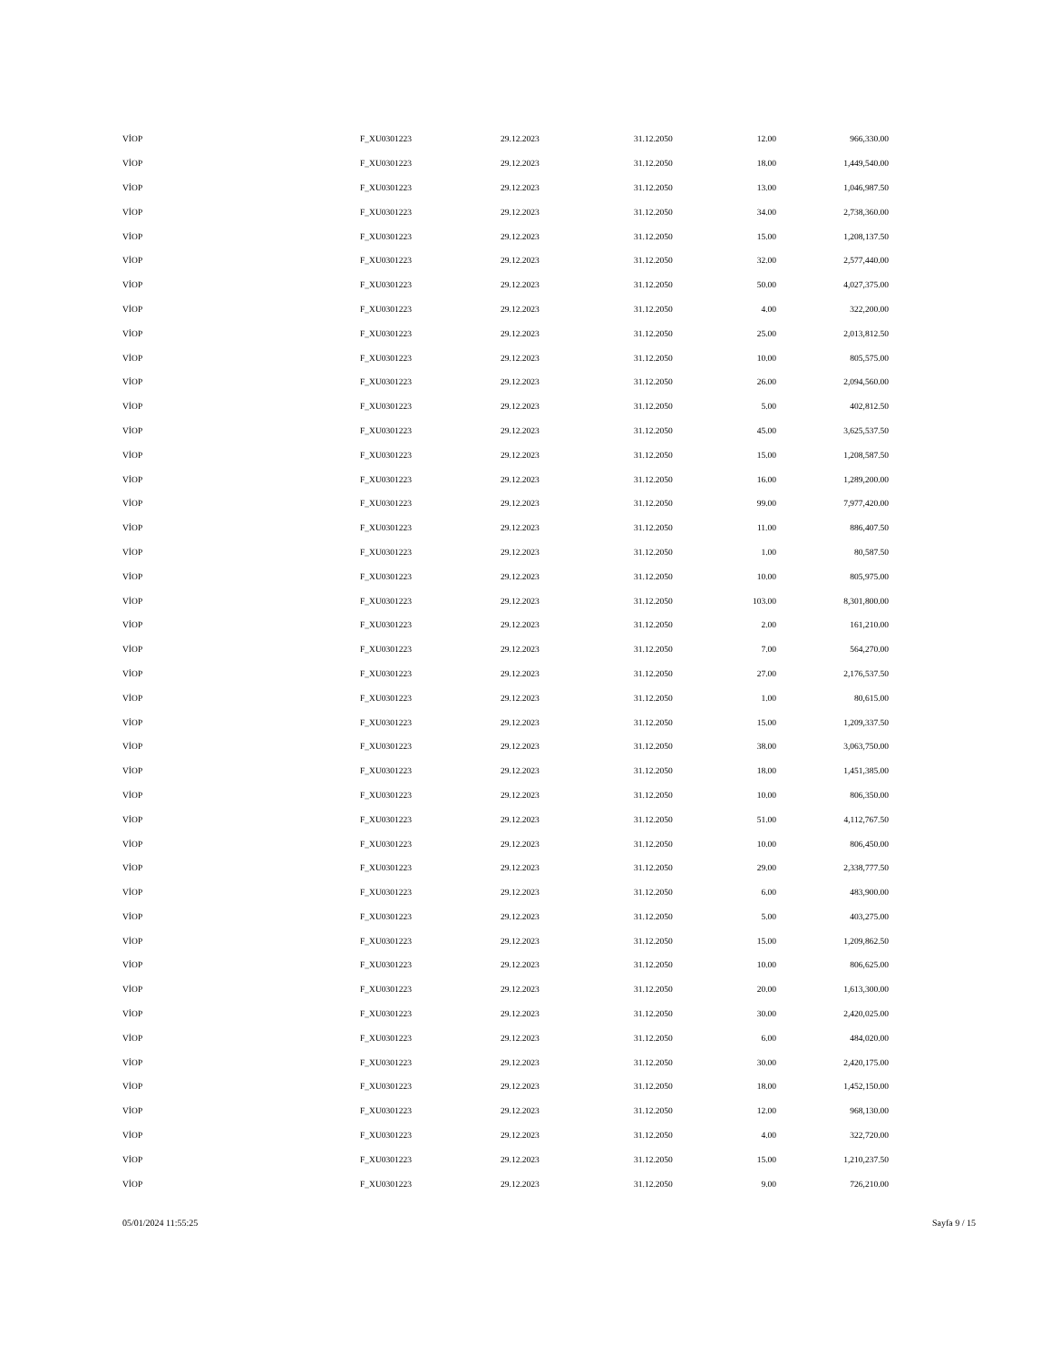| VİOP | F_XU0301223 | 29.12.2023 | 31.12.2050 | 12.00 | 966,330.00 |
| VİOP | F_XU0301223 | 29.12.2023 | 31.12.2050 | 18.00 | 1,449,540.00 |
| VİOP | F_XU0301223 | 29.12.2023 | 31.12.2050 | 13.00 | 1,046,987.50 |
| VİOP | F_XU0301223 | 29.12.2023 | 31.12.2050 | 34.00 | 2,738,360.00 |
| VİOP | F_XU0301223 | 29.12.2023 | 31.12.2050 | 15.00 | 1,208,137.50 |
| VİOP | F_XU0301223 | 29.12.2023 | 31.12.2050 | 32.00 | 2,577,440.00 |
| VİOP | F_XU0301223 | 29.12.2023 | 31.12.2050 | 50.00 | 4,027,375.00 |
| VİOP | F_XU0301223 | 29.12.2023 | 31.12.2050 | 4.00 | 322,200.00 |
| VİOP | F_XU0301223 | 29.12.2023 | 31.12.2050 | 25.00 | 2,013,812.50 |
| VİOP | F_XU0301223 | 29.12.2023 | 31.12.2050 | 10.00 | 805,575.00 |
| VİOP | F_XU0301223 | 29.12.2023 | 31.12.2050 | 26.00 | 2,094,560.00 |
| VİOP | F_XU0301223 | 29.12.2023 | 31.12.2050 | 5.00 | 402,812.50 |
| VİOP | F_XU0301223 | 29.12.2023 | 31.12.2050 | 45.00 | 3,625,537.50 |
| VİOP | F_XU0301223 | 29.12.2023 | 31.12.2050 | 15.00 | 1,208,587.50 |
| VİOP | F_XU0301223 | 29.12.2023 | 31.12.2050 | 16.00 | 1,289,200.00 |
| VİOP | F_XU0301223 | 29.12.2023 | 31.12.2050 | 99.00 | 7,977,420.00 |
| VİOP | F_XU0301223 | 29.12.2023 | 31.12.2050 | 11.00 | 886,407.50 |
| VİOP | F_XU0301223 | 29.12.2023 | 31.12.2050 | 1.00 | 80,587.50 |
| VİOP | F_XU0301223 | 29.12.2023 | 31.12.2050 | 10.00 | 805,975.00 |
| VİOP | F_XU0301223 | 29.12.2023 | 31.12.2050 | 103.00 | 8,301,800.00 |
| VİOP | F_XU0301223 | 29.12.2023 | 31.12.2050 | 2.00 | 161,210.00 |
| VİOP | F_XU0301223 | 29.12.2023 | 31.12.2050 | 7.00 | 564,270.00 |
| VİOP | F_XU0301223 | 29.12.2023 | 31.12.2050 | 27.00 | 2,176,537.50 |
| VİOP | F_XU0301223 | 29.12.2023 | 31.12.2050 | 1.00 | 80,615.00 |
| VİOP | F_XU0301223 | 29.12.2023 | 31.12.2050 | 15.00 | 1,209,337.50 |
| VİOP | F_XU0301223 | 29.12.2023 | 31.12.2050 | 38.00 | 3,063,750.00 |
| VİOP | F_XU0301223 | 29.12.2023 | 31.12.2050 | 18.00 | 1,451,385.00 |
| VİOP | F_XU0301223 | 29.12.2023 | 31.12.2050 | 10.00 | 806,350.00 |
| VİOP | F_XU0301223 | 29.12.2023 | 31.12.2050 | 51.00 | 4,112,767.50 |
| VİOP | F_XU0301223 | 29.12.2023 | 31.12.2050 | 10.00 | 806,450.00 |
| VİOP | F_XU0301223 | 29.12.2023 | 31.12.2050 | 29.00 | 2,338,777.50 |
| VİOP | F_XU0301223 | 29.12.2023 | 31.12.2050 | 6.00 | 483,900.00 |
| VİOP | F_XU0301223 | 29.12.2023 | 31.12.2050 | 5.00 | 403,275.00 |
| VİOP | F_XU0301223 | 29.12.2023 | 31.12.2050 | 15.00 | 1,209,862.50 |
| VİOP | F_XU0301223 | 29.12.2023 | 31.12.2050 | 10.00 | 806,625.00 |
| VİOP | F_XU0301223 | 29.12.2023 | 31.12.2050 | 20.00 | 1,613,300.00 |
| VİOP | F_XU0301223 | 29.12.2023 | 31.12.2050 | 30.00 | 2,420,025.00 |
| VİOP | F_XU0301223 | 29.12.2023 | 31.12.2050 | 6.00 | 484,020.00 |
| VİOP | F_XU0301223 | 29.12.2023 | 31.12.2050 | 30.00 | 2,420,175.00 |
| VİOP | F_XU0301223 | 29.12.2023 | 31.12.2050 | 18.00 | 1,452,150.00 |
| VİOP | F_XU0301223 | 29.12.2023 | 31.12.2050 | 12.00 | 968,130.00 |
| VİOP | F_XU0301223 | 29.12.2023 | 31.12.2050 | 4.00 | 322,720.00 |
| VİOP | F_XU0301223 | 29.12.2023 | 31.12.2050 | 15.00 | 1,210,237.50 |
| VİOP | F_XU0301223 | 29.12.2023 | 31.12.2050 | 9.00 | 726,210.00 |
05/01/2024 11:55:25 Sayfa 9 / 15